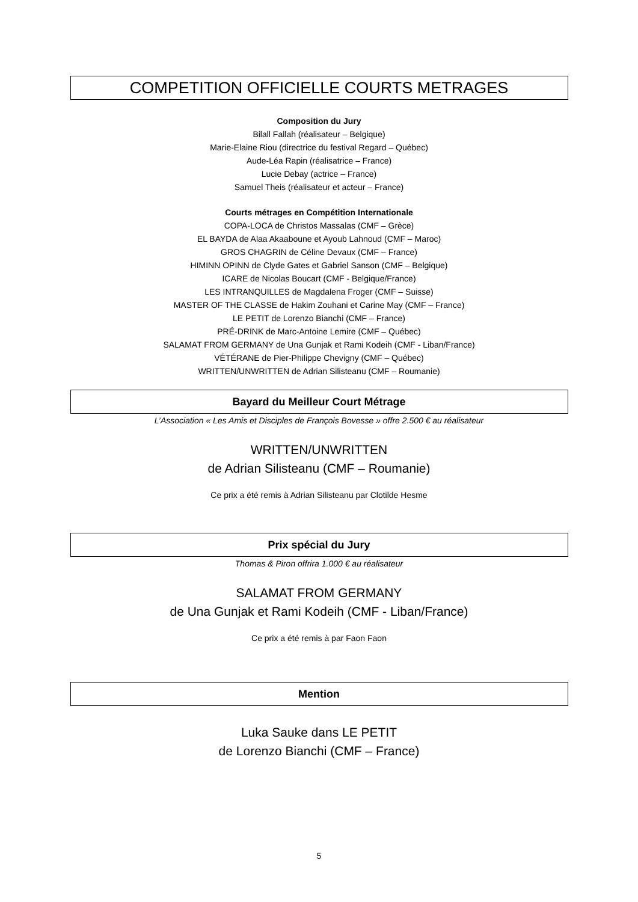COMPETITION OFFICIELLE COURTS METRAGES
Composition du Jury
Bilall Fallah (réalisateur – Belgique)
Marie-Elaine Riou (directrice du festival Regard – Québec)
Aude-Léa Rapin (réalisatrice – France)
Lucie Debay (actrice – France)
Samuel Theis (réalisateur et acteur – France)
Courts métrages en Compétition Internationale
COPA-LOCA de Christos Massalas (CMF – Grèce)
EL BAYDA de Alaa Akaaboune et Ayoub Lahnoud (CMF – Maroc)
GROS CHAGRIN de Céline Devaux (CMF – France)
HIMINN OPINN de Clyde Gates et Gabriel Sanson (CMF – Belgique)
ICARE de Nicolas Boucart (CMF - Belgique/France)
LES INTRANQUILLES de Magdalena Froger (CMF – Suisse)
MASTER OF THE CLASSE de Hakim Zouhani et Carine May (CMF – France)
LE PETIT de Lorenzo Bianchi (CMF – France)
PRÉ-DRINK de Marc-Antoine Lemire (CMF – Québec)
SALAMAT FROM GERMANY de Una Gunjak et Rami Kodeih (CMF - Liban/France)
VÉTÉRANE de Pier-Philippe Chevigny (CMF – Québec)
WRITTEN/UNWRITTEN de Adrian Silisteanu (CMF – Roumanie)
Bayard du Meilleur Court Métrage
L’Association « Les Amis et Disciples de François Bovesse » offre 2.500 € au réalisateur
WRITTEN/UNWRITTEN
de Adrian Silisteanu (CMF – Roumanie)
Ce prix a été remis à Adrian Silisteanu par Clotilde Hesme
Prix spécial du Jury
Thomas & Piron offrira 1.000 € au réalisateur
SALAMAT FROM GERMANY
de Una Gunjak et Rami Kodeih (CMF - Liban/France)
Ce prix a été remis à par Faon Faon
Mention
Luka Sauke dans LE PETIT
de Lorenzo Bianchi (CMF – France)
5